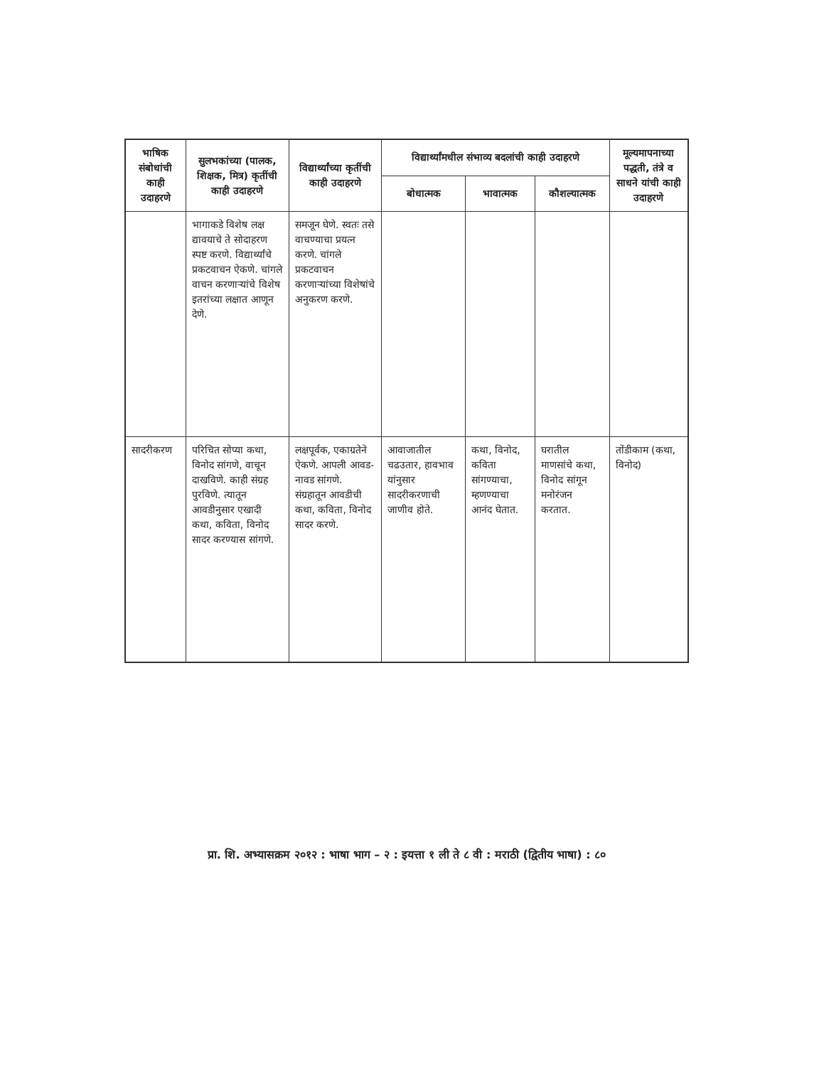| भाषिक संबोधांची काही उदाहरणे | सुलभकांच्या (पालक, शिक्षक, मित्र) कृतींची काही उदाहरणे | विद्यार्थ्यांच्या कृतींची काही उदाहरणे | विद्यार्थ्यांमधील संभाव्य बदलांची काही उदाहरणे | | | मूल्यमापनाच्या पद्धती, तंत्रे व साधने यांची काही उदाहरणे |
| --- | --- | --- | --- | --- | --- | --- |
| | | | बोधात्मक | भावात्मक | कौशल्यात्मक | |
| | भागाकडे विशेष लक्ष द्यावयाचे ते सोदाहरण स्पष्ट करणे. विद्यार्थ्यांचे प्रकटवाचन ऐकणे. चांगले वाचन करणाऱ्यांचे विशेष इतरांच्या लक्षात आणून देणे. | समजून घेणे. स्वतः तसे वाचण्याचा प्रयत्न करणे. चांगले प्रकटवाचन करणाऱ्यांच्या विशेषांचे अनुकरण करणे. | | | | |
| सादरीकरण | परिचित सोप्या कथा, विनोद सांगणे, वाचून दाखविणे. काही संग्रह पुरविणे. त्यातून आवडीनुसार एखादी कथा, कविता, विनोद सादर करण्यास सांगणे. | लक्षपूर्वक, एकाग्रतेने ऐकणे. आपली आवड-नावड सांगणे. संग्रहातून आवडीची कथा, कविता, विनोद सादर करणे. | आवाजातील चढउतार, हावभाव यांनुसार सादरीकरणाची जाणीव होते. | कथा, विनोद, कविता सांगण्याचा, म्हणण्याचा आनंद घेतात. | घरातील माणसांचे कथा, विनोद सांगून मनोरंजन करतात. | तोंडीकाम (कथा, विनोद) |
प्रा. शि. अभ्यासक्रम २०१२ : भाषा भाग – २ : इयत्ता १ ली ते ८ वी : मराठी (द्वितीय भाषा) : ८०